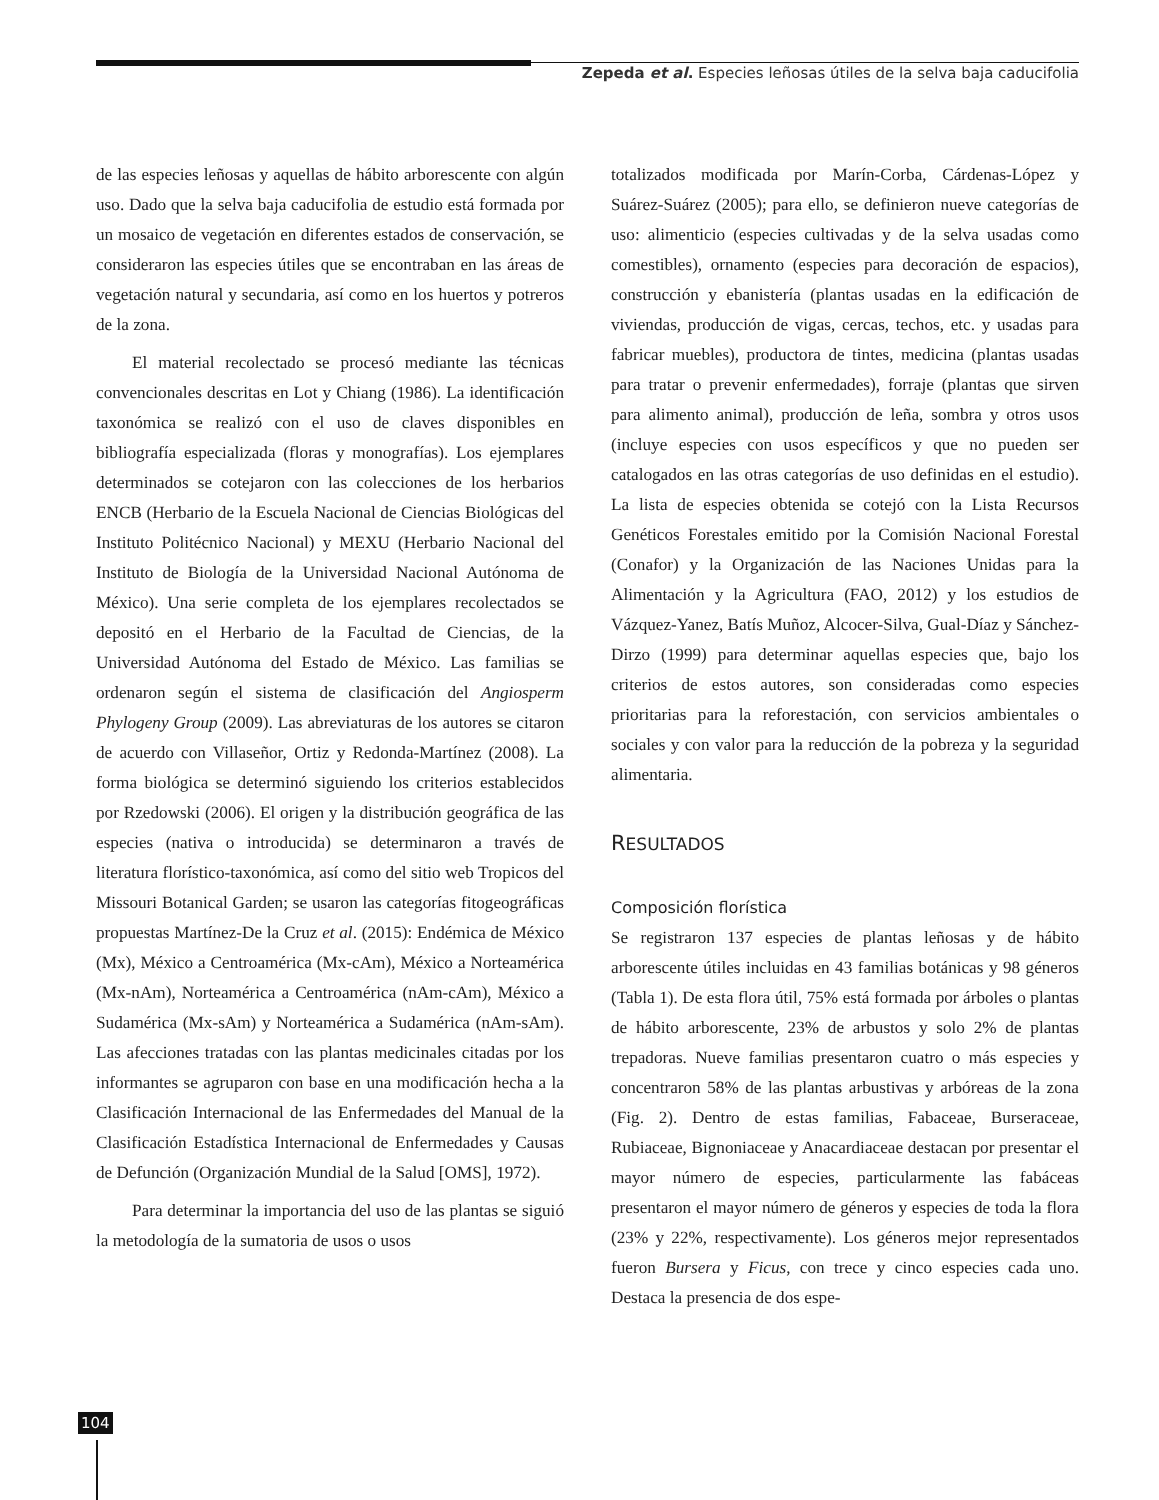Zepeda et al. Especies leñosas útiles de la selva baja caducifolia
de las especies leñosas y aquellas de hábito arborescente con algún uso. Dado que la selva baja caducifolia de estudio está formada por un mosaico de vegetación en diferentes estados de conservación, se consideraron las especies útiles que se encontraban en las áreas de vegetación natural y secundaria, así como en los huertos y potreros de la zona.
El material recolectado se procesó mediante las técnicas convencionales descritas en Lot y Chiang (1986). La identificación taxonómica se realizó con el uso de claves disponibles en bibliografía especializada (floras y monografías). Los ejemplares determinados se cotejaron con las colecciones de los herbarios ENCB (Herbario de la Escuela Nacional de Ciencias Biológicas del Instituto Politécnico Nacional) y MEXU (Herbario Nacional del Instituto de Biología de la Universidad Nacional Autónoma de México). Una serie completa de los ejemplares recolectados se depositó en el Herbario de la Facultad de Ciencias, de la Universidad Autónoma del Estado de México. Las familias se ordenaron según el sistema de clasificación del Angiosperm Phylogeny Group (2009). Las abreviaturas de los autores se citaron de acuerdo con Villaseñor, Ortiz y Redonda-Martínez (2008). La forma biológica se determinó siguiendo los criterios establecidos por Rzedowski (2006). El origen y la distribución geográfica de las especies (nativa o introducida) se determinaron a través de literatura florístico-taxonómica, así como del sitio web Tropicos del Missouri Botanical Garden; se usaron las categorías fitogeográficas propuestas Martínez-De la Cruz et al. (2015): Endémica de México (Mx), México a Centroamérica (Mx-cAm), México a Norteamérica (Mx-nAm), Norteamérica a Centroamérica (nAm-cAm), México a Sudamérica (Mx-sAm) y Norteamérica a Sudamérica (nAm-sAm). Las afecciones tratadas con las plantas medicinales citadas por los informantes se agruparon con base en una modificación hecha a la Clasificación Internacional de las Enfermedades del Manual de la Clasificación Estadística Internacional de Enfermedades y Causas de Defunción (Organización Mundial de la Salud [OMS], 1972).
Para determinar la importancia del uso de las plantas se siguió la metodología de la sumatoria de usos o usos
totalizados modificada por Marín-Corba, Cárdenas-López y Suárez-Suárez (2005); para ello, se definieron nueve categorías de uso: alimenticio (especies cultivadas y de la selva usadas como comestibles), ornamento (especies para decoración de espacios), construcción y ebanistería (plantas usadas en la edificación de viviendas, producción de vigas, cercas, techos, etc. y usadas para fabricar muebles), productora de tintes, medicina (plantas usadas para tratar o prevenir enfermedades), forraje (plantas que sirven para alimento animal), producción de leña, sombra y otros usos (incluye especies con usos específicos y que no pueden ser catalogados en las otras categorías de uso definidas en el estudio). La lista de especies obtenida se cotejó con la Lista Recursos Genéticos Forestales emitido por la Comisión Nacional Forestal (Conafor) y la Organización de las Naciones Unidas para la Alimentación y la Agricultura (FAO, 2012) y los estudios de Vázquez-Yanez, Batís Muñoz, Alcocer-Silva, Gual-Díaz y Sánchez-Dirzo (1999) para determinar aquellas especies que, bajo los criterios de estos autores, son consideradas como especies prioritarias para la reforestación, con servicios ambientales o sociales y con valor para la reducción de la pobreza y la seguridad alimentaria.
RESULTADOS
Composición florística
Se registraron 137 especies de plantas leñosas y de hábito arborescente útiles incluidas en 43 familias botánicas y 98 géneros (Tabla 1). De esta flora útil, 75% está formada por árboles o plantas de hábito arborescente, 23% de arbustos y solo 2% de plantas trepadoras. Nueve familias presentaron cuatro o más especies y concentraron 58% de las plantas arbustivas y arbóreas de la zona (Fig. 2). Dentro de estas familias, Fabaceae, Burseraceae, Rubiaceae, Bignoniaceae y Anacardiaceae destacan por presentar el mayor número de especies, particularmente las fabáceas presentaron el mayor número de géneros y especies de toda la flora (23% y 22%, respectivamente). Los géneros mejor representados fueron Bursera y Ficus, con trece y cinco especies cada uno. Destaca la presencia de dos espe-
104